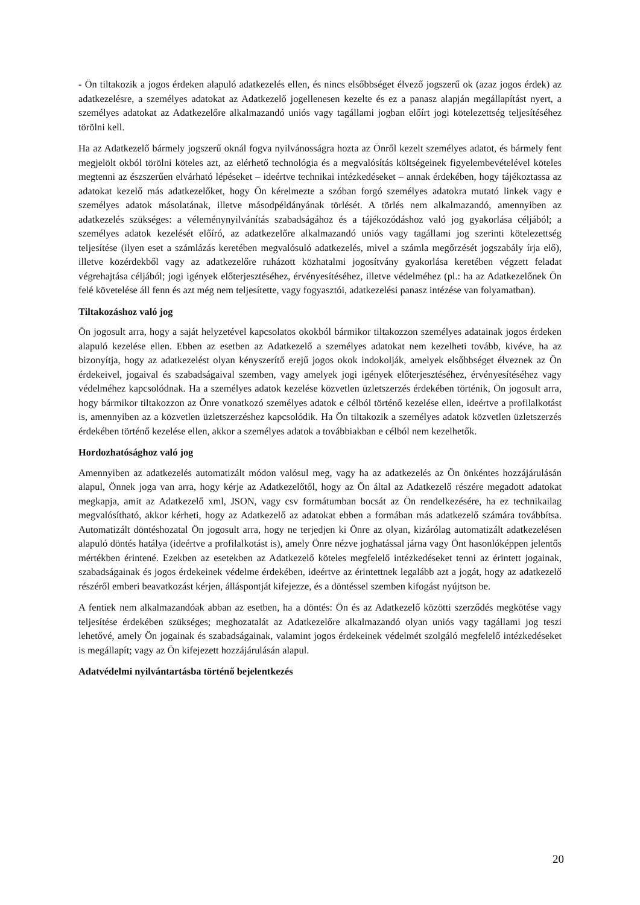- Ön tiltakozik a jogos érdeken alapuló adatkezelés ellen, és nincs elsőbbséget élvező jogszerű ok (azaz jogos érdek) az adatkezelésre, a személyes adatokat az Adatkezelő jogellenesen kezelte és ez a panasz alapján megállapítást nyert, a személyes adatokat az Adatkezelőre alkalmazandó uniós vagy tagállami jogban előírt jogi kötelezettség teljesítéséhez törölni kell.
Ha az Adatkezelő bármely jogszerű oknál fogva nyilvánosságra hozta az Önről kezelt személyes adatot, és bármely fent megjelölt okból törölni köteles azt, az elérhető technológia és a megvalósítás költségeinek figyelembevételével köteles megtenni az észszerűen elvárható lépéseket – ideértve technikai intézkedéseket – annak érdekében, hogy tájékoztassa az adatokat kezelő más adatkezelőket, hogy Ön kérelmezte a szóban forgó személyes adatokra mutató linkek vagy e személyes adatok másolatának, illetve másodpéldányának törlését. A törlés nem alkalmazandó, amennyiben az adatkezelés szükséges: a véleménynyilvánítás szabadságához és a tájékozódáshoz való jog gyakorlása céljából; a személyes adatok kezelését előíró, az adatkezelőre alkalmazandó uniós vagy tagállami jog szerinti kötelezettség teljesítése (ilyen eset a számlázás keretében megvalósuló adatkezelés, mivel a számla megőrzését jogszabály írja elő), illetve közérdekből vagy az adatkezelőre ruházott közhatalmi jogosítvány gyakorlása keretében végzett feladat végrehajtása céljából; jogi igények előterjesztéséhez, érvényesítéséhez, illetve védelméhez (pl.: ha az Adatkezelőnek Ön felé követelése áll fenn és azt még nem teljesítette, vagy fogyasztói, adatkezelési panasz intézése van folyamatban).
Tiltakozáshoz való jog
Ön jogosult arra, hogy a saját helyzetével kapcsolatos okokból bármikor tiltakozzon személyes adatainak jogos érdeken alapuló kezelése ellen. Ebben az esetben az Adatkezelő a személyes adatokat nem kezelheti tovább, kivéve, ha az bizonyítja, hogy az adatkezelést olyan kényszerítő erejű jogos okok indokolják, amelyek elsőbbséget élveznek az Ön érdekeivel, jogaival és szabadságaival szemben, vagy amelyek jogi igények előterjesztéséhez, érvényesítéséhez vagy védelméhez kapcsolódnak. Ha a személyes adatok kezelése közvetlen üzletszerzés érdekében történik, Ön jogosult arra, hogy bármikor tiltakozzon az Önre vonatkozó személyes adatok e célból történő kezelése ellen, ideértve a profilalkotást is, amennyiben az a közvetlen üzletszerzéshez kapcsolódik. Ha Ön tiltakozik a személyes adatok közvetlen üzletszerzés érdekében történő kezelése ellen, akkor a személyes adatok a továbbiakban e célból nem kezelhetők.
Hordozhatósághoz való jog
Amennyiben az adatkezelés automatizált módon valósul meg, vagy ha az adatkezelés az Ön önkéntes hozzájárulásán alapul, Önnek joga van arra, hogy kérje az Adatkezelőtől, hogy az Ön által az Adatkezelő részére megadott adatokat megkapja, amit az Adatkezelő xml, JSON, vagy csv formátumban bocsát az Ön rendelkezésére, ha ez technikailag megvalósítható, akkor kérheti, hogy az Adatkezelő az adatokat ebben a formában más adatkezelő számára továbbítsa. Automatizált döntéshozatal Ön jogosult arra, hogy ne terjedjen ki Önre az olyan, kizárólag automatizált adatkezelésen alapuló döntés hatálya (ideértve a profilalkotást is), amely Önre nézve joghatással járna vagy Önt hasonlóképpen jelentős mértékben érintené. Ezekben az esetekben az Adatkezelő köteles megfelelő intézkedéseket tenni az érintett jogainak, szabadságainak és jogos érdekeinek védelme érdekében, ideértve az érintettnek legalább azt a jogát, hogy az adatkezelő részéről emberi beavatkozást kérjen, álláspontját kifejezze, és a döntéssel szemben kifogást nyújtson be.
A fentiek nem alkalmazandóak abban az esetben, ha a döntés: Ön és az Adatkezelő közötti szerződés megkötése vagy teljesítése érdekében szükséges; meghozatalát az Adatkezelőre alkalmazandó olyan uniós vagy tagállami jog teszi lehetővé, amely Ön jogainak és szabadságainak, valamint jogos érdekeinek védelmét szolgáló megfelelő intézkedéseket is megállapít; vagy az Ön kifejezett hozzájárulásán alapul.
Adatvédelmi nyilvántartásba történő bejelentkezés
20